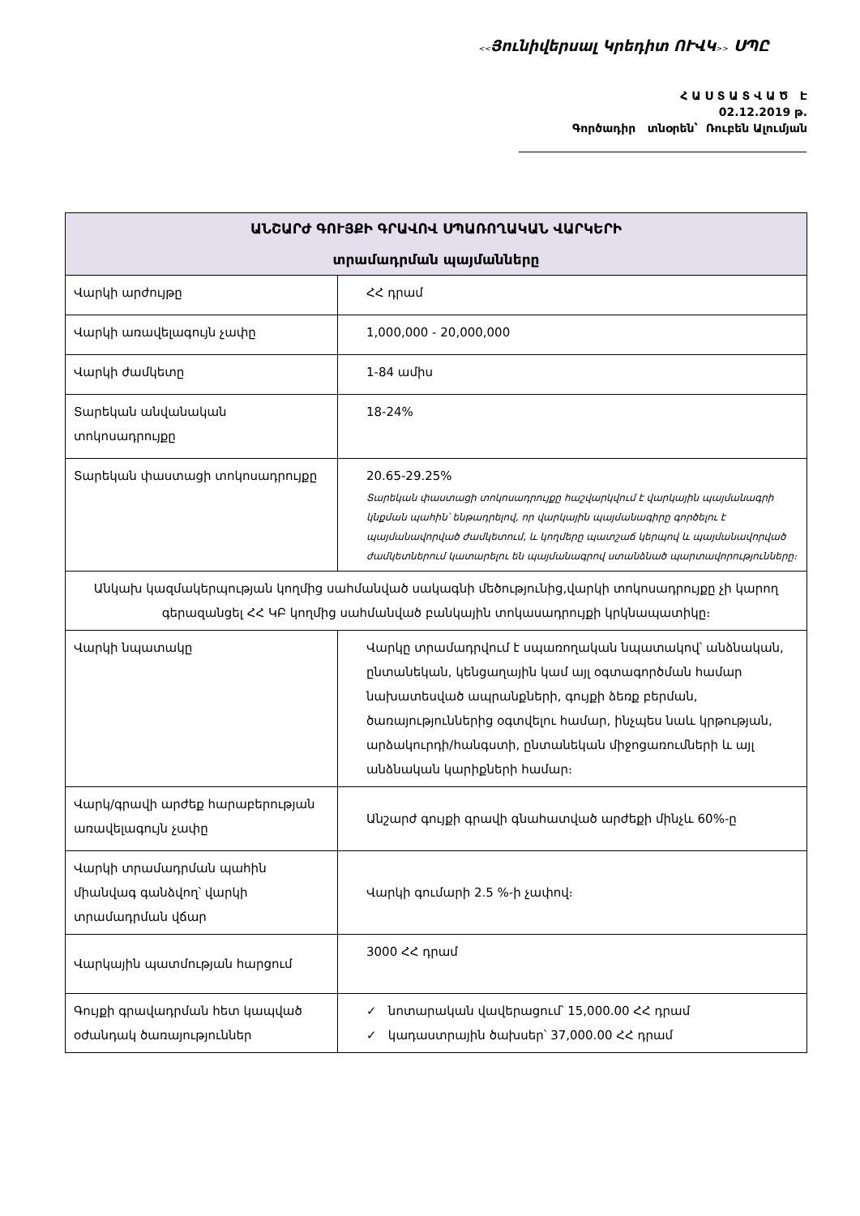<<Յունիվերսալ Կրեդիտ ՈՒՎԿ>> ՍՊԸ
Հ Ա Ս Տ Ա Տ Վ Ա Ծ Է
02.12.2019 թ.
Գործադիր տնօրեն՝ Ռուբեն Ալումյան
| ԱՆՇԱՐԺ ԳՈՒՅՔԻ ԳՐԱՎՈՎ ՍՊԱՌՈՂԱԿԱՆ ՎԱՐԿԵՐԻ տրամադրման պայմանները | |
| --- | --- |
| Վարկի արժույթը | ՀՀ դրամ |
| Վարկի առավելագույն չափը | 1,000,000 - 20,000,000 |
| Վարկի ժամկետը | 1-84 ամիս |
| Տարեկան անվանական տոկոսադրույքը | 18-24% |
| Տարեկան փաստացի տոկոսադրույքը | 20.65-29.25% Տարեկան փաստացի տոկոսադրույքը հաշվարկվում է վարկային պայմանագրի կնքման պահին՝ ենթադրելով, որ վարկային պայմանագիրը գործելու է պայմանավորված ժամկետում, և կողմերը պատշաճ կերպով և պայմանավորված ժամկետներում կատարելու են պայմանագրով ստանձնած պարտավորությունները։ |
| Անկախ կազմակերպության կողմից սահմանված սակագնի մեծությունից,վարկի տոկոսադրույքը չի կարող գերազանցել ՀՀ ԿԲ կողմից սահմանված բանկային տոկասադրույքի կրկնապատիկը։ | |
| Վարկի նպատակը | Վարկը տրամադրվում է սպառողական նպատակով՝ անձնական, ընտանեկան, կենցաղային կամ այլ օգտագործման համար նախատեսված ապրանքների, գույքի ձեռք բերման, ծառայություններից օգտվելու համար, ինչպես նաև կրթության, արձակուրդի/հանգստի, ընտանեկան միջոցառումների և այլ անձնական կարիքների համար։ |
| Վարկ/գրավի արժեք հարաբերության առավելագույն չափը | Անշարժ գույքի գրավի գնահատված արժեքի մինչև 60%-ը |
| Վարկի տրամադրման պահին միանվագ գանձվող՝ վարկի տրամադրման վճար | Վարկի գումարի 2.5 %-ի չափով։ |
| Վարկային պատմության հարցում | 3000 ՀՀ դրամ |
| Գույքի գրավադրման հետ կապված օժանդակ ծառայություններ | ✓ նոտարական վավերացում՝ 15,000.00 ՀՀ դրամ ✓ կադաստրային ծախսեր՝ 37,000.00 ՀՀ դրամ |